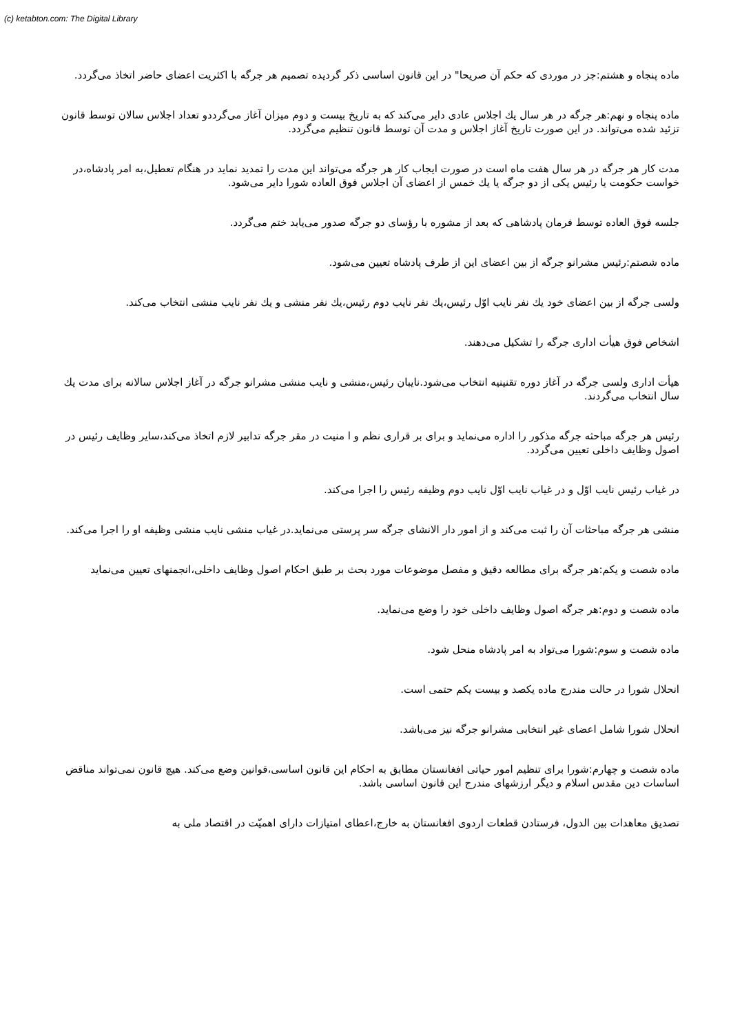(c) ketabton.com: The Digital Library
ماده پنجاه و هشتم:جز در موردی که حکم آن صریحا" در این قانون اساسی ذکر گردیده تصمیم هر جرگه با اکثریت اعضای حاضر اتخاذ می‌گردد.
ماده پنجاه و نهم:هر جرگه در هر سال یك اجلاس عادی دایر می‌کند که به تاریخ بیست و دوم میزان آغاز می‌گرددو تعداد اجلاس سالان توسط قانون تزئید شده می‌تواند. در این صورت تاریخ آغاز اجلاس و مدت آن توسط قانون تنظیم می‌گردد.
مدت کار هر جرگه در هر سال هفت ماه است در صورت ایجاب کار هر جرگه می‌تواند این مدت را تمدید نماید در هنگام تعطیل،به امر پادشاه،در خواست حکومت یا رئیس یکی از دو جرگه یا یك خمس از اعضای آن اجلاس فوق العاده شورا دایر می‌شود.
جلسه فوق العاده توسط فرمان پادشاهی که بعد از مشوره با رؤسای دو جرگه صدور می‌یابد ختم می‌گردد.
ماده شصتم:رئیس مشرانو جرگه از بین اعضای این از طرف پادشاه تعیین می‌شود.
ولسی جرگه از بین اعضای خود یك نفر نایب اوّل رئیس،یك نفر نایب دوم رئیس،یك نفر منشی و یك نفر نایب منشی انتخاب می‌کند.
اشخاص فوق هیأت اداری جرگه را تشکیل می‌دهند.
هیأت اداری ولسی جرگه در آغاز دوره تقنینیه انتخاب می‌شود.نایبان رئیس،منشی و نایب منشی مشرانو جرگه در آغاز اجلاس سالانه برای مدت یك سال انتخاب می‌گردند.
رئیس هر جرگه مباحثه جرگه مذکور را اداره می‌نماید و برای بر قراری نظم و ا منیت در مقر جرگه تدابیر لازم اتخاذ می‌کند،سایر وظایف رئیس در اصول وظایف داخلی تعیین می‌گردد.
در غیاب رئیس نایب اوّل و در غیاب نایب اوّل نایب دوم وظیفه رئیس را اجرا می‌کند.
منشی هر جرگه مباحثات آن را ثبت می‌کند و از امور دار الانشای جرگه سر پرستی می‌نماید.در غیاب منشی نایب منشی وظیفه او را اجرا می‌کند.
ماده شصت و یکم:هر جرگه برای مطالعه دقیق و مفصل موضوعات مورد بحث بر طبق احکام اصول وظایف داخلی،انجمنهای تعیین می‌نماید
ماده شصت و دوم:هر جرگه اصول وظایف داخلی خود را وضع می‌نماید.
ماده شصت و سوم:شورا می‌تواد به امر پادشاه منحل شود.
انحلال شورا در حالت مندرج ماده یکصد و بیست یکم حتمی است.
انحلال شورا شامل اعضای غیر انتخابی مشرانو جرگه نیز می‌باشد.
ماده شصت و چهارم:شورا برای تنظیم امور حیاتی افغانستان مطابق به احکام این قانون اساسی،قوانین وضع می‌کند. هیچ قانون نمی‌تواند مناقض اساسات دین مقدس اسلام و دیگر ارزشهای مندرج این قانون اساسی باشد.
تصدیق معاهدات بین الدول، فرستادن قطعات اردوی افغانستان به خارج،اعطای امتیازات دارای اهمیّت در اقتصاد ملی به